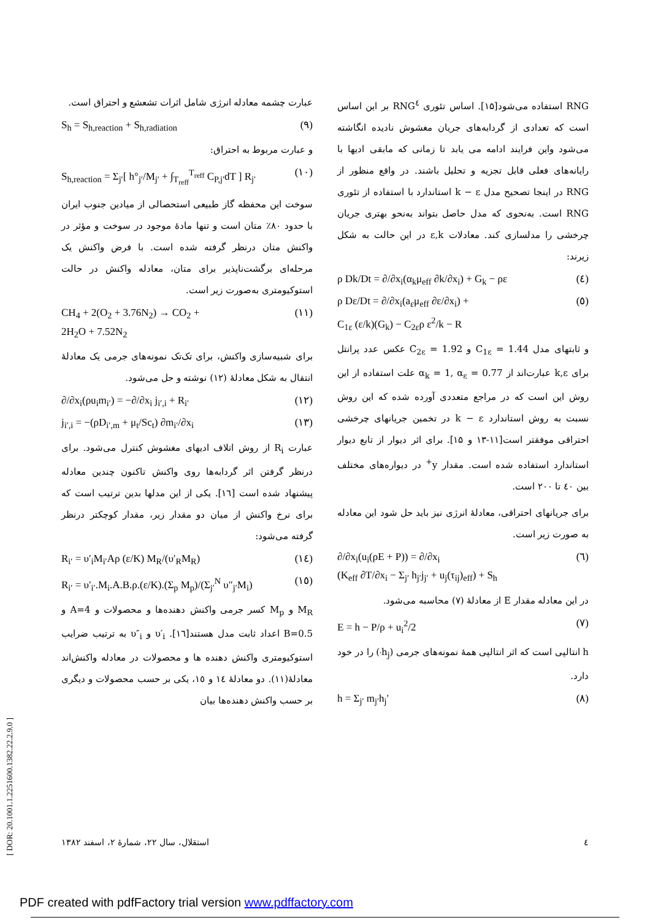RNG استفاده می‌شود[۱۵]. اساس تئوری RNG<sup>٤</sup> بر این اساس است که تعدادی از گردابه‌های جریان مغشوش نادیده انگاشته می‌شود واین فرایند ادامه می یابد تا زمانی که مابقی ادیها با رایانه‌های فعلی قابل تجزیه و تحلیل باشند. در واقع منظور از RNG در اینجا تصحیح مدل k − ε استاندارد با استفاده از تئوری RNG است. به‌نحوی که مدل حاصل بتواند به‌نحو بهتری جریان چرخشی را مدلسازی کند. معادلات ε,k در این حالت به شکل زیرند:
ρ Dk/Dt = ∂/∂x<sub>i</sub>(α<sub>k</sub>μ<sub>eff</sub> ∂k/∂x<sub>i</sub>) + G<sub>k</sub> − ρε (٤)
ρ Dε/Dt = ∂/∂x<sub>i</sub>(a<sub>ε</sub>μ<sub>eff</sub> ∂ε/∂x<sub>i</sub>) +
C<sub>1ε</sub> (ε/k)(G<sub>k</sub>) − C<sub>2ε</sub>ρ ε<sup>2</sup>/k − R (٥)
و ثابتهای مدل C<sub>1ε</sub> = 1.44 و C<sub>2ε</sub> = 1.92 عکس عدد پرانتل برای k,ε عبارت‌اند از α<sub>k</sub> = 1, α<sub>ε</sub> = 0.77 علت استفاده از این روش این است که در مراجع متعددی آورده شده که این روش نسبت به روش استاندارد k − ε در تخمین جریانهای چرخشی احتراقی موفقتر است[۱۱-۱۳ و ۱۵]. برای اثر دیوار از تابع دیوار استاندارد استفاده شده است. مقدار y<sup>+</sup> در دیواره‌های مختلف بین ٤۰ تا ۲۰۰ است.
برای جریانهای احتراقی، معادلهٔ انرژی نیز باید حل شود این معادله به صورت زیر است.
∂/∂x<sub>i</sub>(u<sub>i</sub>(ρE + P)) = ∂/∂x<sub>i</sub>
(K<sub>eff</sub> ∂T/∂x<sub>i</sub> − Σ<sub>j′</sub> h<sub>j′</sub>j<sub>j′</sub> + u<sub>j</sub>(τ<sub>ij</sub>)<sub>eff</sub>) + S<sub>h</sub> (٦)
در این معادله مقدار E از معادلهٔ (۷) محاسبه می‌شود.
E = h − P/ρ + u<sub>i</sub><sup>2</sup>/2 (۷)
h انتالپی است که اثر انتالپی همهٔ نمونه‌های جرمی (h<sub>j′</sub>) را در خود دارد.
h = Σ<sub>j′</sub> m<sub>j′</sub>h<sub>j</sub>′ (۸)
عبارت چشمه معادله انرژی شامل اثرات تشعشع و احتراق است.
S<sub>h</sub> = S<sub>h,reaction</sub> + S<sub>h,radiation</sub> (۹)
و عبارت مربوط به احتراق:
S<sub>h,reaction</sub> = Σ<sub>j′</sub>[ h°<sub>j′</sub>/M<sub>j′</sub> + ∫<sub>T<sub>reff</sub></sub><sup>T<sub>reff</sub></sup> C<sub>P,j′</sub>dT ] R<sub>j′</sub> (۱۰)
سوخت این محفظه گاز طبیعی استحصالی از میادین جنوب ایران با حدود ۸۰٪ متان است و تنها مادهٔ موجود در سوخت و مؤثر در واکنش متان درنظر گرفته شده است. با فرض واکنش یک مرحله‌ای برگشت‌ناپذیر برای متان، معادله واکنش در حالت استوکیومتری به‌صورت زیر است.
CH<sub>4</sub> + 2(O<sub>2</sub> + 3.76N<sub>2</sub>) → CO<sub>2</sub> +
2H<sub>2</sub>O + 7.52N<sub>2</sub> (۱۱)
برای شبیه‌سازی واکنش، برای تک‌تک نمونه‌های جرمی یک معادلهٔ انتقال به شکل معادلهٔ (۱۲) نوشته و حل می‌شود.
∂/∂x<sub>i</sub>(ρu<sub>i</sub>m<sub>i′</sub>) = −∂/∂x<sub>i</sub> j<sub>i′,i</sub> + R<sub>i′</sub> (۱۲)
j<sub>i′,i</sub> = −(ρD<sub>i′,m</sub> + μ<sub>t</sub>/Sc<sub>t</sub>) ∂m<sub>i′</sub>/∂x<sub>i</sub> (۱۳)
عبارت R<sub>i</sub> از روش اتلاف ادیهای مغشوش کنترل می‌شود. برای درنظر گرفتن اثر گردابه‌ها روی واکنش تاکنون چندین معادله پیشنهاد شده است [۱٦]. یکی از این مدلها بدین ترتیب است که برای نرخ واکنش از میان دو مقدار زیر، مقدار کوچکتر درنظر گرفته می‌شود:
R<sub>i′</sub> = υ′<sub>i</sub>M<sub>i′</sub>Aρ (ε/K) M<sub>R</sub>/(υ′<sub>R</sub>M<sub>R</sub>) (۱٤)
R<sub>i′</sub> = υ′<sub>i′</sub>.M<sub>i</sub>.A.B.ρ.(ε/K).(Σ<sub>p</sub> M<sub>p</sub>)/(Σ<sub>j′</sub><sup>N</sup> υ″<sub>j′</sub>M<sub>i</sub>) (۱٥)
M<sub>R</sub> و M<sub>p</sub> کسر جرمی واکنش دهنده‌ها و محصولات و A=4 و B=0.5 اعداد ثابت مدل هستند[۱٦]. υ′<sub>i</sub> و υ″<sub>i</sub> به ترتیب ضرایب استوکیومتری واکنش دهنده ها و محصولات در معادله واکنش‌اند معادلهٔ(۱۱). دو معادلهٔ ۱٤ و ۱٥، یکی بر حسب محصولات و دیگری بر حسب واکنش دهنده‌ها بیان
٤ استقلال، سال ۲۲، شمارهٔ ۲، اسفند ۱۳۸۲
[ DOR: 20.1001.1.2251600.1382.22.2.9.0 ]
PDF created with pdfFactory trial version www.pdffactory.com